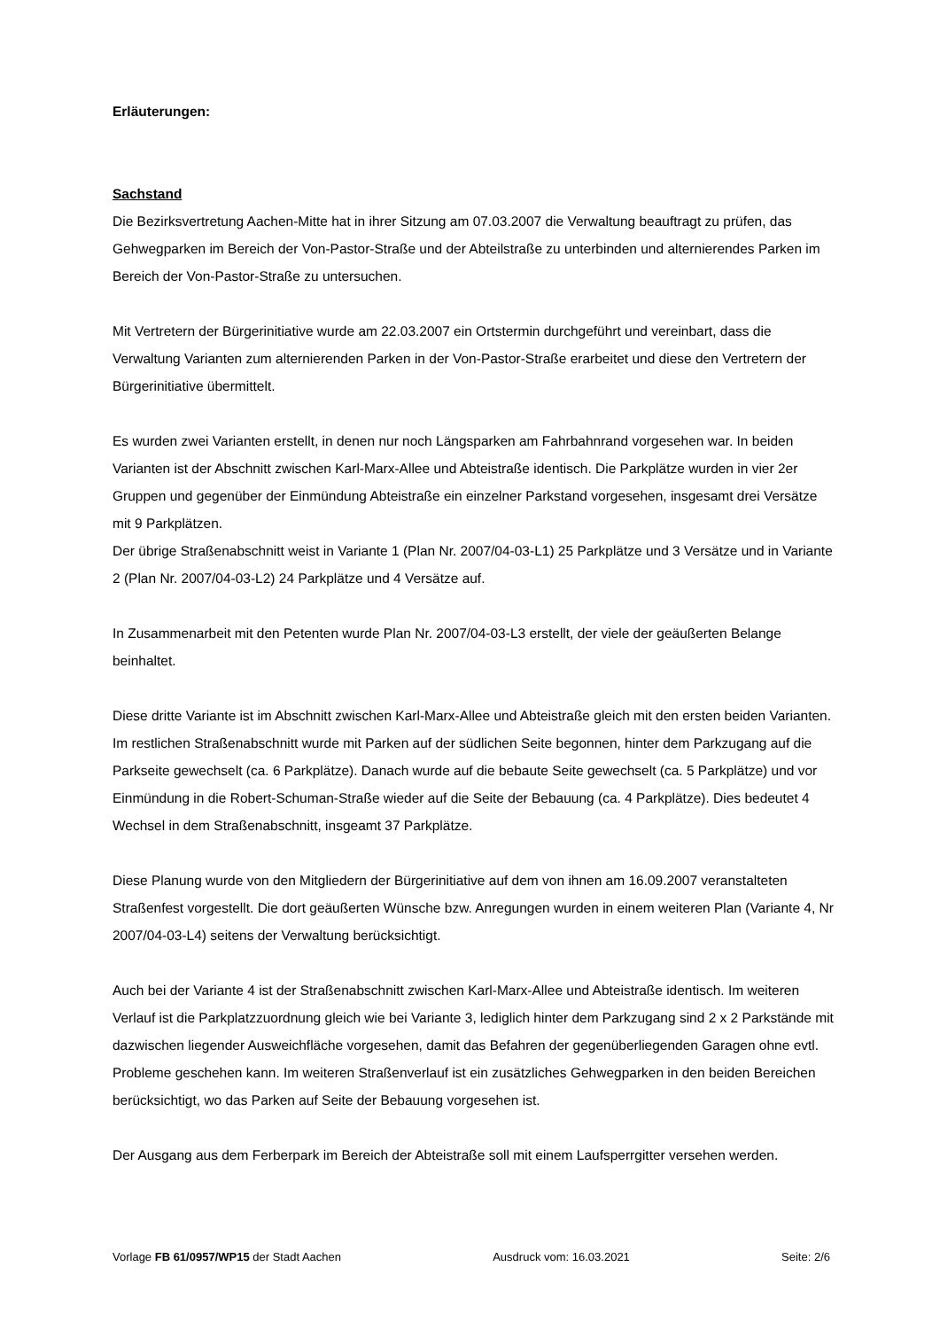Erläuterungen:
Sachstand
Die Bezirksvertretung Aachen-Mitte hat in ihrer Sitzung am 07.03.2007 die Verwaltung beauftragt zu prüfen, das Gehwegparken im Bereich der Von-Pastor-Straße und der Abteilstraße zu unterbinden und alternierendes Parken im Bereich der Von-Pastor-Straße zu untersuchen.
Mit Vertretern der Bürgerinitiative wurde am 22.03.2007 ein Ortstermin durchgeführt und vereinbart, dass die Verwaltung Varianten zum alternierenden Parken in der Von-Pastor-Straße erarbeitet und diese den Vertretern der Bürgerinitiative übermittelt.
Es wurden zwei Varianten erstellt, in denen nur noch Längsparken am Fahrbahnrand vorgesehen war. In beiden Varianten ist der Abschnitt zwischen Karl-Marx-Allee und Abteistraße identisch. Die Parkplätze wurden in vier 2er Gruppen und gegenüber der Einmündung Abteistraße ein einzelner Parkstand vorgesehen, insgesamt drei Versätze mit 9 Parkplätzen.
Der übrige Straßenabschnitt weist in Variante 1 (Plan Nr. 2007/04-03-L1) 25 Parkplätze und 3 Versätze und in Variante 2 (Plan Nr. 2007/04-03-L2) 24 Parkplätze und 4 Versätze auf.
In Zusammenarbeit mit den Petenten wurde Plan Nr. 2007/04-03-L3 erstellt, der viele der geäußerten Belange beinhaltet.
Diese dritte Variante ist im Abschnitt zwischen Karl-Marx-Allee und Abteistraße gleich mit den ersten beiden Varianten. Im restlichen Straßenabschnitt wurde mit Parken auf der südlichen Seite begonnen, hinter dem Parkzugang auf die Parkseite gewechselt (ca. 6 Parkplätze). Danach wurde auf die bebaute Seite gewechselt (ca. 5 Parkplätze) und vor Einmündung in die Robert-Schuman-Straße wieder auf die Seite der Bebauung (ca. 4 Parkplätze). Dies bedeutet 4 Wechsel in dem Straßenabschnitt, insgeamt 37 Parkplätze.
Diese Planung wurde von den Mitgliedern der Bürgerinitiative auf dem von ihnen am 16.09.2007 veranstalteten Straßenfest vorgestellt. Die dort geäußerten Wünsche bzw. Anregungen wurden in einem weiteren Plan (Variante 4, Nr 2007/04-03-L4) seitens der Verwaltung berücksichtigt.
Auch bei der Variante 4 ist der Straßenabschnitt zwischen Karl-Marx-Allee und Abteistraße identisch. Im weiteren Verlauf ist die Parkplatzzuordnung gleich wie bei Variante 3, lediglich hinter dem Parkzugang sind 2 x 2 Parkstände mit dazwischen liegender Ausweichfläche vorgesehen, damit das Befahren der gegenüberliegenden Garagen ohne evtl. Probleme geschehen kann. Im weiteren Straßenverlauf ist ein zusätzliches Gehwegparken in den beiden Bereichen berücksichtigt, wo das Parken auf Seite der Bebauung vorgesehen ist.
Der Ausgang aus dem Ferberpark im Bereich der Abteistraße soll mit einem Laufsperrgitter versehen werden.
Vorlage FB 61/0957/WP15 der Stadt Aachen Ausdruck vom: 16.03.2021 Seite: 2/6